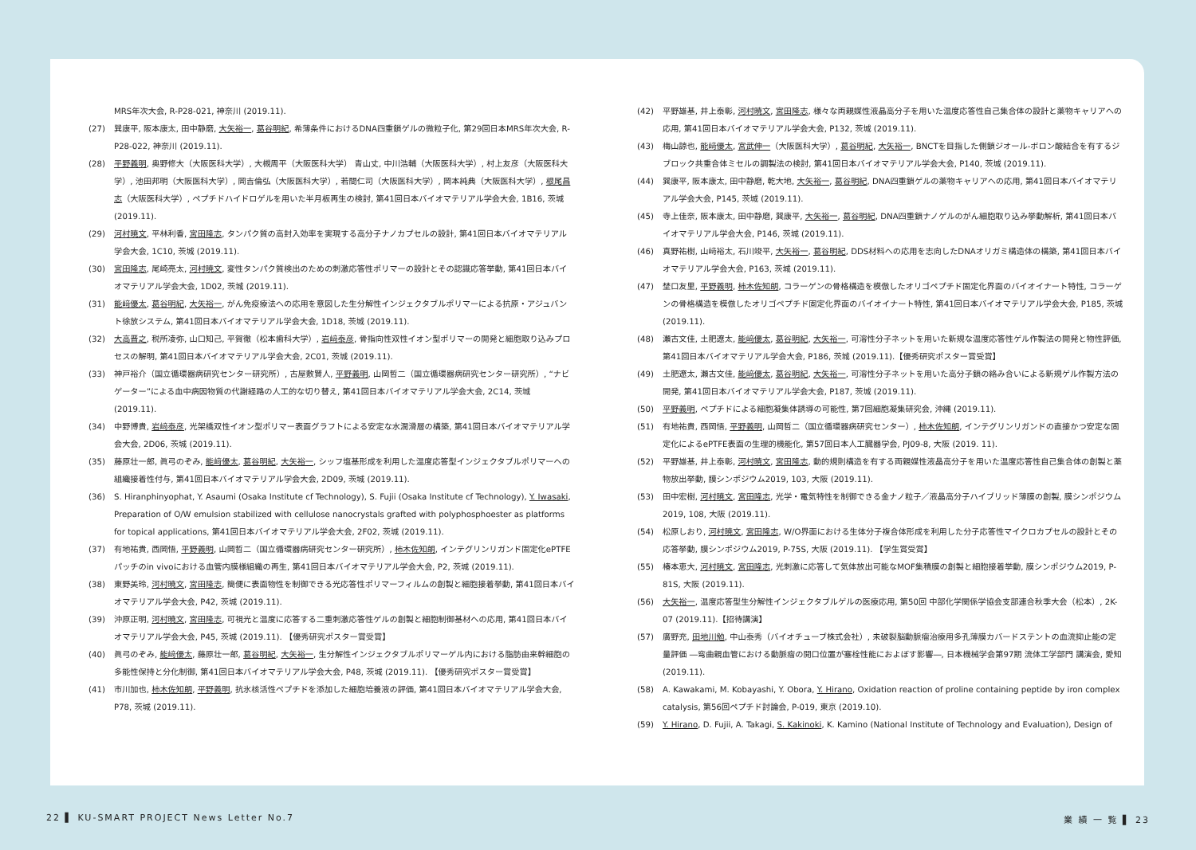MRS年次大会, R-P28-021, 神奈川 (2019.11).
(27) 巽康平, 阪本康太, 田中静磨, 大矢裕一, 葛谷明紀, 希薄条件におけるDNA四重鎖ゲルの微粒子化, 第29回日本MRS年次大会, R-P28-022, 神奈川 (2019.11).
(28) 平野義明, 奥野修大（大阪医科大学）, 大槻周平（大阪医科大学） 青山丈, 中川浩輔（大阪医科大学）, 村上友彦（大阪医科大学）, 池田邦明（大阪医科大学）, 岡吉倫弘（大阪医科大学）, 若間仁司（大阪医科大学）, 岡本純典（大阪医科大学）, 根尾昌志（大阪医科大学）, ペプチドハイドロゲルを用いた半月板再生の検討, 第41回日本バイオマテリアル学会大会, 1B16, 茨城 (2019.11).
(29) 河村暁文, 平林利香, 宮田隆志, タンパク質の高封入効率を実現する高分子ナノカプセルの設計, 第41回日本バイオマテリアル学会大会, 1C10, 茨城 (2019.11).
(30) 宮田隆志, 尾崎亮太, 河村暁文, 変性タンパク質検出のための刺激応答性ポリマーの設計とその認識応答挙動, 第41回日本バイオマテリアル学会大会, 1D02, 茨城 (2019.11).
(31) 能﨑優太, 葛谷明紀, 大矢裕一, がん免疫療法への応用を意図した生分解性インジェクタブルポリマーによる抗原・アジュバント徐放システム, 第41回日本バイオマテリアル学会大会, 1D18, 茨城 (2019.11).
(32) 大高晋之, 税所凌弥, 山口知己, 平賀徹（松本歯科大学）, 岩﨑泰彦, 骨指向性双性イオン型ポリマーの開発と細胞取り込みプロセスの解明, 第41回日本バイオマテリアル学会大会, 2C01, 茨城 (2019.11).
(33) 神戸裕介（国立循環器病研究センター研究所）, 古屋敷賢人, 平野義明, 山岡哲二（国立循環器病研究センター研究所）, “ナビゲーター”による血中病因物質の代謝経路の人工的な切り替え, 第41回日本バイオマテリアル学会大会, 2C14, 茨城 (2019.11).
(34) 中野博貴, 岩﨑泰彦, 光架橋双性イオン型ポリマー表面グラフトによる安定な水潤滑層の構築, 第41回日本バイオマテリアル学会大会, 2D06, 茨城 (2019.11).
(35) 藤原壮一郎, 眞弓のぞみ, 能﨑優太, 葛谷明紀, 大矢裕一, シッフ塩基形成を利用した温度応答型インジェクタブルポリマーへの組織接着性付与, 第41回日本バイオマテリアル学会大会, 2D09, 茨城 (2019.11).
(36) S. Hiranphinyophat, Y. Asaumi (Osaka Institute cf Technology), S. Fujii (Osaka Institute cf Technology), Y. Iwasaki, Preparation of O/W emulsion stabilized with cellulose nanocrystals grafted with polyphosphoester as platforms for topical applications, 第41回日本バイオマテリアル学会大会, 2F02, 茨城 (2019.11).
(37) 有地祐貴, 西岡悟, 平野義明, 山岡哲二（国立循環器病研究センター研究所）, 柿木佐知朗, インテグリンリガンド固定化ePTFEパッチのin vivoにおける血管内膜様組織の再生, 第41回日本バイオマテリアル学会大会, P2, 茨城 (2019.11).
(38) 東野美玲, 河村暁文, 宮田隆志, 簡便に表面物性を制御できる光応答性ポリマーフィルムの創製と細胞接着挙動, 第41回日本バイオマテリアル学会大会, P42, 茨城 (2019.11).
(39) 沖原正明, 河村暁文, 宮田隆志, 可視光と温度に応答する二重刺激応答性ゲルの創製と細胞制御基材への応用, 第41回日本バイオマテリアル学会大会, P45, 茨城 (2019.11). 【優秀研究ポスター賞受賞】
(40) 眞弓のぞみ, 能﨑優太, 藤原壮一郎, 葛谷明紀, 大矢裕一, 生分解性インジェクタブルポリマーゲル内における脂肪由来幹細胞の多能性保持と分化制御, 第41回日本バイオマテリアル学会大会, P48, 茨城 (2019.11). 【優秀研究ポスター賞受賞】
(41) 市川加也, 柿木佐知朗, 平野義明, 抗氷核活性ペプチドを添加した細胞培養液の評価, 第41回日本バイオマテリアル学会大会, P78, 茨城 (2019.11).
(42) 平野雄基, 井上泰彰, 河村暁文, 宮田隆志, 様々な両親媒性液晶高分子を用いた温度応答性自己集合体の設計と薬物キャリアへの応用, 第41回日本バイオマテリアル学会大会, P132, 茨城 (2019.11).
(43) 梅山諒也, 能﨑優太, 宮武伸一（大阪医科大学）, 葛谷明紀, 大矢裕一, BNCTを目指した側鎖ジオール-ボロン酸結合を有するジブロック共重合体ミセルの調製法の検討, 第41回日本バイオマテリアル学会大会, P140, 茨城 (2019.11).
(44) 巽康平, 阪本康太, 田中静磨, 乾大地, 大矢裕一, 葛谷明紀, DNA四重鎖ゲルの薬物キャリアへの応用, 第41回日本バイオマテリアル学会大会, P145, 茨城 (2019.11).
(45) 寺上佳奈, 阪本康太, 田中静磨, 巽康平, 大矢裕一, 葛谷明紀, DNA四重鎖ナノゲルのがん細胞取り込み挙動解析, 第41回日本バイオマテリアル学会大会, P146, 茨城 (2019.11).
(46) 真野祐樹, 山﨑裕太, 石川竣平, 大矢裕一, 葛谷明紀, DDS材料への応用を志向したDNAオリガミ構造体の構築, 第41回日本バイオマテリアル学会大会, P163, 茨城 (2019.11).
(47) 埜口友里, 平野義明, 柿木佐知朗, コラーゲンの骨格構造を模倣したオリゴペプチド固定化界面のバイオイナート特性, コラーゲンの骨格構造を模倣したオリゴペプチド固定化界面のバイオイナート特性, 第41回日本バイオマテリアル学会大会, P185, 茨城 (2019.11).
(48) 瀬古文佳, 土肥遼太, 能﨑優太, 葛谷明紀, 大矢裕一, 可溶性分子ネットを用いた新規な温度応答性ゲル作製法の開発と物性評価, 第41回日本バイオマテリアル学会大会, P186, 茨城 (2019.11).【優秀研究ポスター賞受賞】
(49) 土肥遼太, 瀬古文佳, 能﨑優太, 葛谷明紀, 大矢裕一, 可溶性分子ネットを用いた高分子鎖の絡み合いによる新規ゲル作製方法の開発, 第41回日本バイオマテリアル学会大会, P187, 茨城 (2019.11).
(50) 平野義明, ペプチドによる細胞凝集体誘導の可能性, 第7回細胞凝集研究会, 沖縄 (2019.11).
(51) 有地祐貴, 西岡悟, 平野義明, 山岡哲二（国立循環器病研究センター）, 柿木佐知朗, インテグリンリガンドの直接かつ安定な固定化によるePTFE表面の生理的機能化, 第57回日本人工臓器学会, PJ09-8, 大阪 (2019. 11).
(52) 平野雄基, 井上泰彰, 河村暁文, 宮田隆志, 動的規則構造を有する両親媒性液晶高分子を用いた温度応答性自己集合体の創製と薬物放出挙動, 膜シンポジウム2019, 103, 大阪 (2019.11).
(53) 田中宏樹, 河村暁文, 宮田隆志, 光学・電気特性を制御できる金ナノ粒子／液晶高分子ハイブリッド薄膜の創製, 膜シンポジウム2019, 108, 大阪 (2019.11).
(54) 松原しおり, 河村暁文, 宮田隆志, W/O界面における生体分子複合体形成を利用した分子応答性マイクロカプセルの設計とその応答挙動, 膜シンポジウム2019, P-75S, 大阪 (2019.11). 【学生賞受賞】
(55) 椿本恵大, 河村暁文, 宮田隆志, 光刺激に応答して気体放出可能なMOF集積膜の創製と細胞接着挙動, 膜シンポジウム2019, P-81S, 大阪 (2019.11).
(56) 大矢裕一, 温度応答型生分解性インジェクタブルゲルの医療応用, 第50回 中部化学関係学協会支部連合秋季大会（松本）, 2K-07 (2019.11).【招待講演】
(57) 廣野充, 田地川勉, 中山泰秀（バイオチューブ株式会社）, 未破裂脳動脈瘤治療用多孔薄膜カバードステントの血流抑止能の定量評価 ―弯曲親血管における動脈瘤の開口位置が塞栓性能におよぼす影響―, 日本機械学会第97期 流体工学部門 講演会, 愛知 (2019.11).
(58) A. Kawakami, M. Kobayashi, Y. Obora, Y. Hirano, Oxidation reaction of proline containing peptide by iron complex catalysis, 第56回ペプチド討論会, P-019, 東京 (2019.10).
(59) Y. Hirano, D. Fujii, A. Takagi, S. Kakinoki, K. Kamino (National Institute of Technology and Evaluation), Design of
22 ▌ KU-SMART PROJECT News Letter No.7 業 績 一 覧 ▌ 23